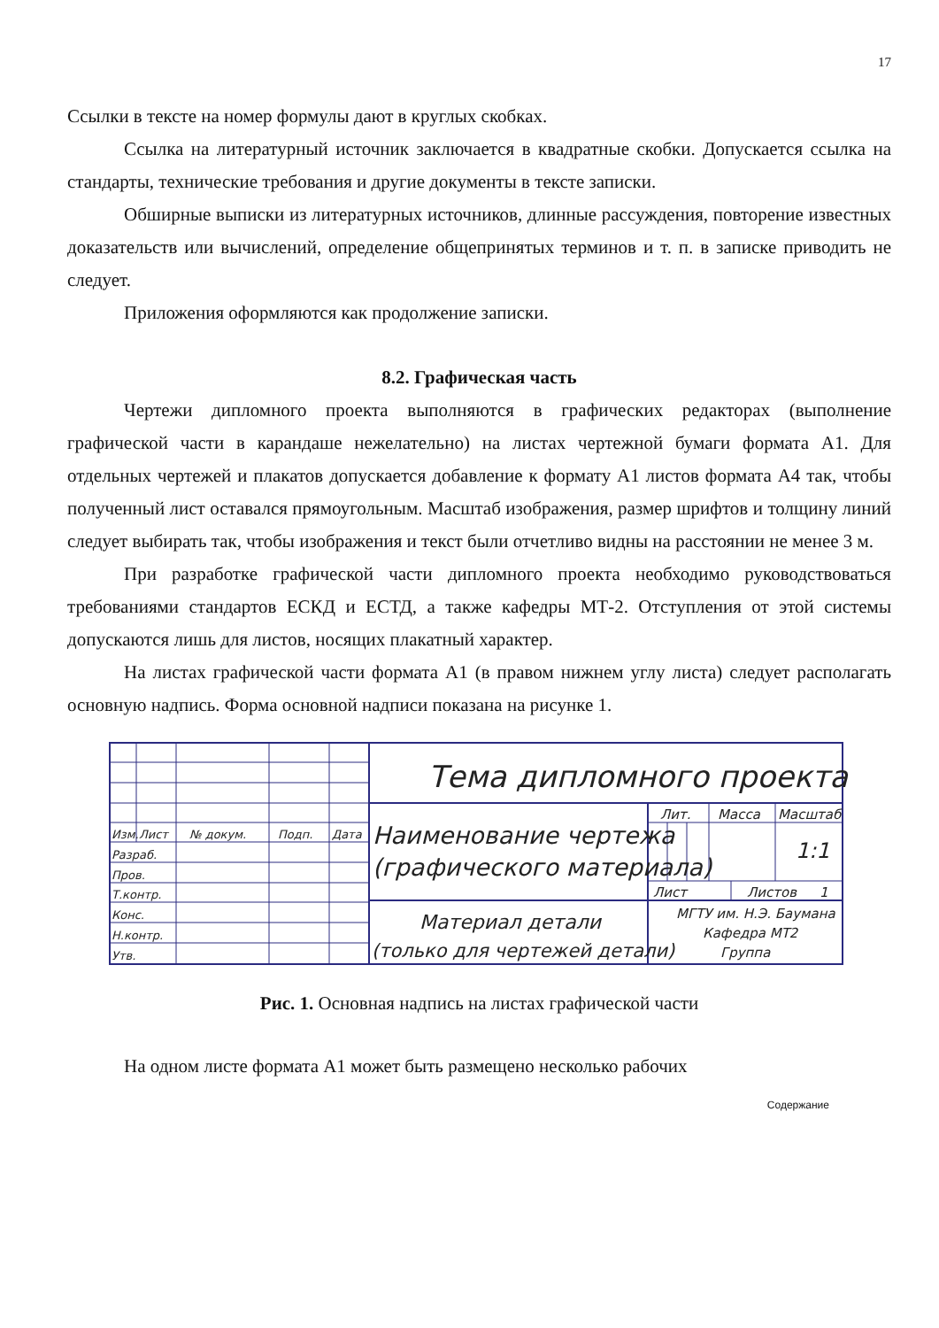17
Ссылки в тексте на номер формулы дают в круглых скобках.
Ссылка на литературный источник заключается в квадратные скобки. Допускается ссылка на стандарты, технические требования и другие документы в тексте записки.
Обширные выписки из литературных источников, длинные рассуждения, повторение известных доказательств или вычислений, определение общепринятых терминов и т. п. в записке приводить не следует.
Приложения оформляются как продолжение записки.
8.2. Графическая часть
Чертежи дипломного проекта выполняются в графических редакторах (выполнение графической части в карандаше нежелательно) на листах чертежной бумаги формата А1. Для отдельных чертежей и плакатов допускается добавление к формату А1 листов формата А4 так, чтобы полученный лист оставался прямоугольным. Масштаб изображения, размер шрифтов и толщину линий следует выбирать так, чтобы изображения и текст были отчетливо видны на расстоянии не менее 3 м.
При разработке графической части дипломного проекта необходимо руководствоваться требованиями стандартов ЕСКД и ЕСТД, а также кафедры МТ-2. Отступления от этой системы допускаются лишь для листов, носящих плакатный характер.
На листах графической части формата А1 (в правом нижнем углу листа) следует располагать основную надпись. Форма основной надписи показана на рисунке 1.
Тема дипломного проекта
Лит.
Масса
Масштаб
Изм.
Лист
№ докум.
Подп.
Дата
Наименование чертежа
(графического материала)
1:1
Разраб.
Пров.
Т.контр.
Конс.
Н.контр.
Утв.
Лист
Листов
1
Материал детали
(только для чертежей детали)
МГТУ им. Н.Э. Баумана
Кафедра МТ2
Группа
Рис. 1. Основная надпись на листах графической части
На одном листе формата А1 может быть размещено несколько рабочих
Содержание